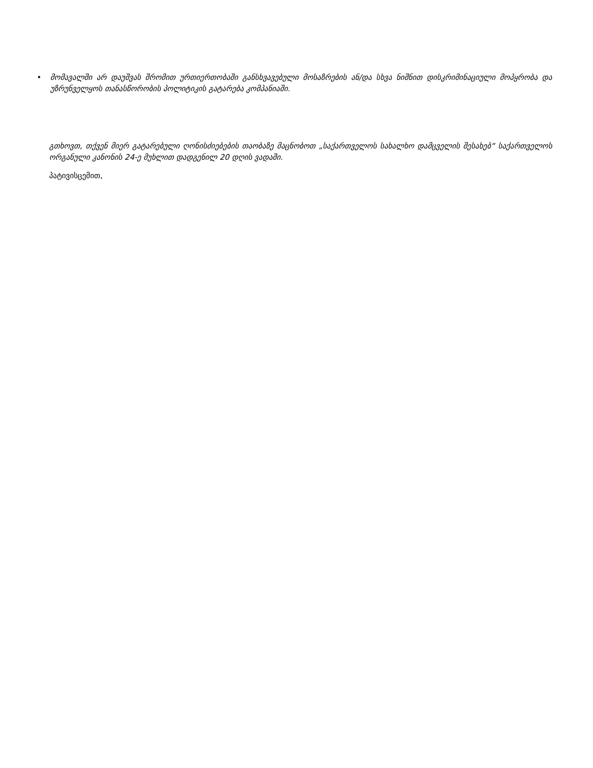• მომავალში არ დაუშვას შრომით ურთიერთობაში განსხვავებული მოსაზრების ან/და სხვა ნიშნით დისკრიმინაციული მოპყრობა და უზრუნველყოს თანასწორობის პოლიტიკის გატარება კომპანიაში.
გთხოვთ, თქვენ მიერ გატარებული ღონისძიებების თაობაზე მაცნობოთ „საქართველოს სახალხო დამცველის შესახებ“ საქართველოს ორგანული კანონის 24-ე მუხლით დადგენილ 20 დღის ვადაში.
პატივისცემით,